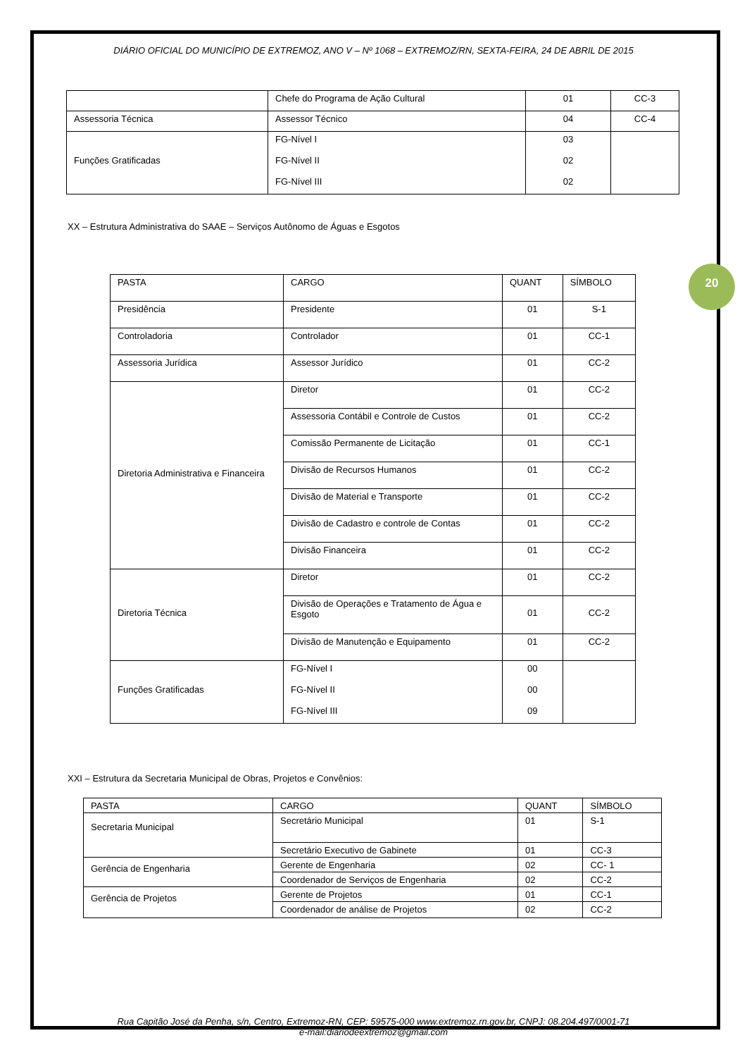20
DIÁRIO OFICIAL DO MUNICÍPIO DE EXTREMOZ, ANO V – Nº 1068 – EXTREMOZ/RN, SEXTA-FEIRA, 24 DE ABRIL DE 2015
| | Chefe do Programa de Ação Cultural | 01 | CC-3 |
| Assessoria Técnica | Assessor Técnico | 04 | CC-4 |
| Funções Gratificadas | FG-Nível I FG-Nível II FG-Nível III | 03 02 02 | |
XX – Estrutura Administrativa do SAAE – Serviços Autônomo de Águas e Esgotos
| PASTA | CARGO | QUANT | SÍMBOLO |
| --- | --- | --- | --- |
| Presidência | Presidente | 01 | S-1 |
| Controladoria | Controlador | 01 | CC-1 |
| Assessoria Jurídica | Assessor Jurídico | 01 | CC-2 |
| Diretoria Administrativa e Financeira | Diretor | 01 | CC-2 |
| | Assessoria Contábil e Controle de Custos | 01 | CC-2 |
| | Comissão Permanente de Licitação | 01 | CC-1 |
| | Divisão de Recursos Humanos | 01 | CC-2 |
| | Divisão de Material e Transporte | 01 | CC-2 |
| | Divisão de Cadastro e controle de Contas | 01 | CC-2 |
| | Divisão Financeira | 01 | CC-2 |
| Diretoria Técnica | Diretor | 01 | CC-2 |
| | Divisão de Operações e Tratamento de Água e Esgoto | 01 | CC-2 |
| | Divisão de Manutenção e Equipamento | 01 | CC-2 |
| Funções Gratificadas | FG-Nível I FG-Nível II FG-Nível III | 00 00 09 | |
XXI – Estrutura da Secretaria Municipal de Obras, Projetos e Convênios:
| PASTA | CARGO | QUANT | SÍMBOLO |
| --- | --- | --- | --- |
| Secretaria Municipal | Secretário Municipal | 01 | S-1 |
| | Secretário Executivo de Gabinete | 01 | CC-3 |
| Gerência de Engenharia | Gerente de Engenharia | 02 | CC- 1 |
| | Coordenador de Serviços de Engenharia | 02 | CC-2 |
| Gerência de Projetos | Gerente de Projetos | 01 | CC-1 |
| | Coordenador de análise de Projetos | 02 | CC-2 |
Rua Capitão José da Penha, s/n, Centro, Extremoz-RN, CEP: 59575-000 www.extremoz.rn.gov.br, CNPJ: 08.204.497/0001-71
e-mail:diariodeextremoz@gmail.com